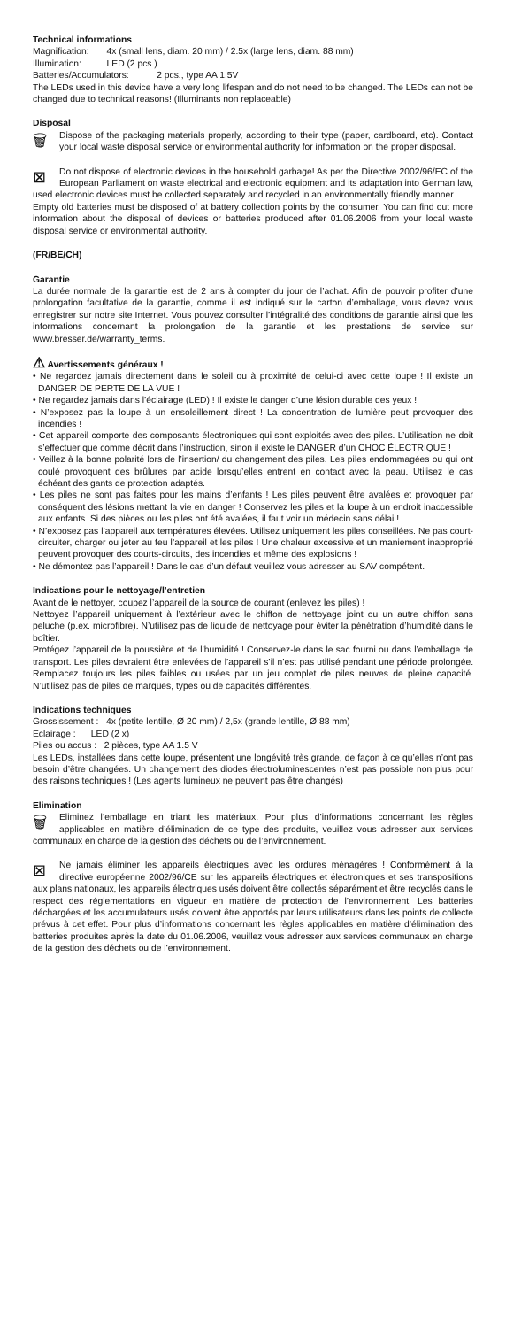Technical informations
Magnification: 4x (small lens, diam. 20 mm) / 2.5x (large lens, diam. 88 mm)
Illumination: LED (2 pcs.)
Batteries/Accumulators: 2 pcs., type AA 1.5V
The LEDs used in this device have a very long lifespan and do not need to be changed. The LEDs can not be changed due to technical reasons! (Illuminants non replaceable)
Disposal
🗑 Dispose of the packaging materials properly, according to their type (paper, cardboard, etc). Contact your local waste disposal service or environmental authority for information on the proper disposal.
⊠ Do not dispose of electronic devices in the household garbage! As per the Directive 2002/96/EC of the European Parliament on waste electrical and electronic equipment and its adaptation into German law, used electronic devices must be collected separately and recycled in an environmentally friendly manner.
Empty old batteries must be disposed of at battery collection points by the consumer. You can find out more information about the disposal of devices or batteries produced after 01.06.2006 from your local waste disposal service or environmental authority.
(FR/BE/CH)
Garantie
La durée normale de la garantie est de 2 ans à compter du jour de l’achat. Afin de pouvoir profiter d’une prolongation facultative de la garantie, comme il est indiqué sur le carton d’emballage, vous devez vous enregistrer sur notre site Internet. Vous pouvez consulter l’intégralité des conditions de garantie ainsi que les informations concernant la prolongation de la garantie et les prestations de service sur www.bresser.de/warranty_terms.
⚠ Avertissements généraux !
• Ne regardez jamais directement dans le soleil ou à proximité de celui-ci avec cette loupe ! Il existe un DANGER DE PERTE DE LA VUE !
• Ne regardez jamais dans l’éclairage (LED) ! Il existe le danger d’une lésion durable des yeux !
• N’exposez pas la loupe à un ensoleillement direct ! La concentration de lumière peut provoquer des incendies !
• Cet appareil comporte des composants électroniques qui sont exploités avec des piles. L’utilisation ne doit s’effectuer que comme décrit dans l’instruction, sinon il existe le DANGER d’un CHOC ÉLECTRIQUE !
• Veillez à la bonne polarité lors de l’insertion/ du changement des piles. Les piles endommagées ou qui ont coulé provoquent des brûlures par acide lorsqu’elles entrent en contact avec la peau. Utilisez le cas échéant des gants de protection adaptés.
• Les piles ne sont pas faites pour les mains d’enfants ! Les piles peuvent être avalées et provoquer par conséquent des lésions mettant la vie en danger ! Conservez les piles et la loupe à un endroit inaccessible aux enfants. Si des pièces ou les piles ont été avalées, il faut voir un médecin sans délai !
• N’exposez pas l’appareil aux températures élevées. Utilisez uniquement les piles conseillées. Ne pas court-circuiter, charger ou jeter au feu l’appareil et les piles ! Une chaleur excessive et un maniement inapproprié peuvent provoquer des courts-circuits, des incendies et même des explosions !
• Ne démontez pas l’appareil ! Dans le cas d’un défaut veuillez vous adresser au SAV compétent.
Indications pour le nettoyage/l’entretien
Avant de le nettoyer, coupez l’appareil de la source de courant (enlevez les piles) !
Nettoyez l’appareil uniquement à l’extérieur avec le chiffon de nettoyage joint ou un autre chiffon sans peluche (p.ex. microfibre). N’utilisez pas de liquide de nettoyage pour éviter la pénétration d’humidité dans le boîtier.
Protégez l’appareil de la poussière et de l’humidité ! Conservez-le dans le sac fourni ou dans l’emballage de transport. Les piles devraient être enlevées de l’appareil s’il n’est pas utilisé pendant une période prolongée. Remplacez toujours les piles faibles ou usées par un jeu complet de piles neuves de pleine capacité. N’utilisez pas de piles de marques, types ou de capacités différentes.
Indications techniques
Grossissement : 4x (petite lentille, Ø 20 mm) / 2,5x (grande lentille, Ø 88 mm)
Eclairage : LED (2 x)
Piles ou accus : 2 pièces, type AA 1.5 V
Les LEDs, installées dans cette loupe, présentent une longévité très grande, de façon à ce qu’elles n’ont pas besoin d’être changées. Un changement des diodes électroluminescentes n’est pas possible non plus pour des raisons techniques ! (Les agents lumineux ne peuvent pas être changés)
Elimination
🗑 Eliminez l’emballage en triant les matériaux. Pour plus d’informations concernant les règles applicables en matière d’élimination de ce type des produits, veuillez vous adresser aux services communaux en charge de la gestion des déchets ou de l’environnement.
⊠ Ne jamais éliminer les appareils électriques avec les ordures ménagères ! Conformément à la directive européenne 2002/96/CE sur les appareils électriques et électroniques et ses transpositions aux plans nationaux, les appareils électriques usés doivent être collectés séparément et être recyclés dans le respect des réglementations en vigueur en matière de protection de l’environnement. Les batteries déchargées et les accumulateurs usés doivent être apportés par leurs utilisateurs dans les points de collecte prévus à cet effet. Pour plus d’informations concernant les règles applicables en matière d’élimination des batteries produites après la date du 01.06.2006, veuillez vous adresser aux services communaux en charge de la gestion des déchets ou de l’environnement.